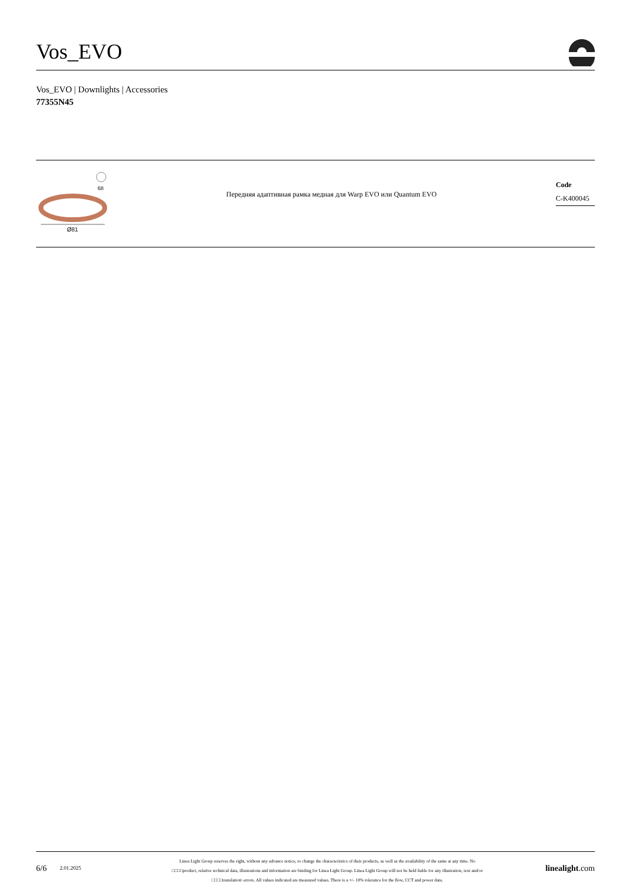Vos_EVO
Vos_EVO | Downlights | Accessories
77355N45
68
Ø81
Передняя адаптивная рамка медная для Warp EVO или Quantum EVO
Code
C-K400045
6/6
2.01.2025
Linea Light Group reserves the right, without any advance notice, to change the characteristics of their products, as well as the availability of the same at any time. No
□□□□product, relative technical data, illustrations and information are binding for Linea Light Group. Linea Light Group will not be held liable for any illustration, text and/or
□□□□translation\ errors. All values indicated are measured values. There is a +/- 10% tolerance for the flow, CCT and power data.
linealight.com